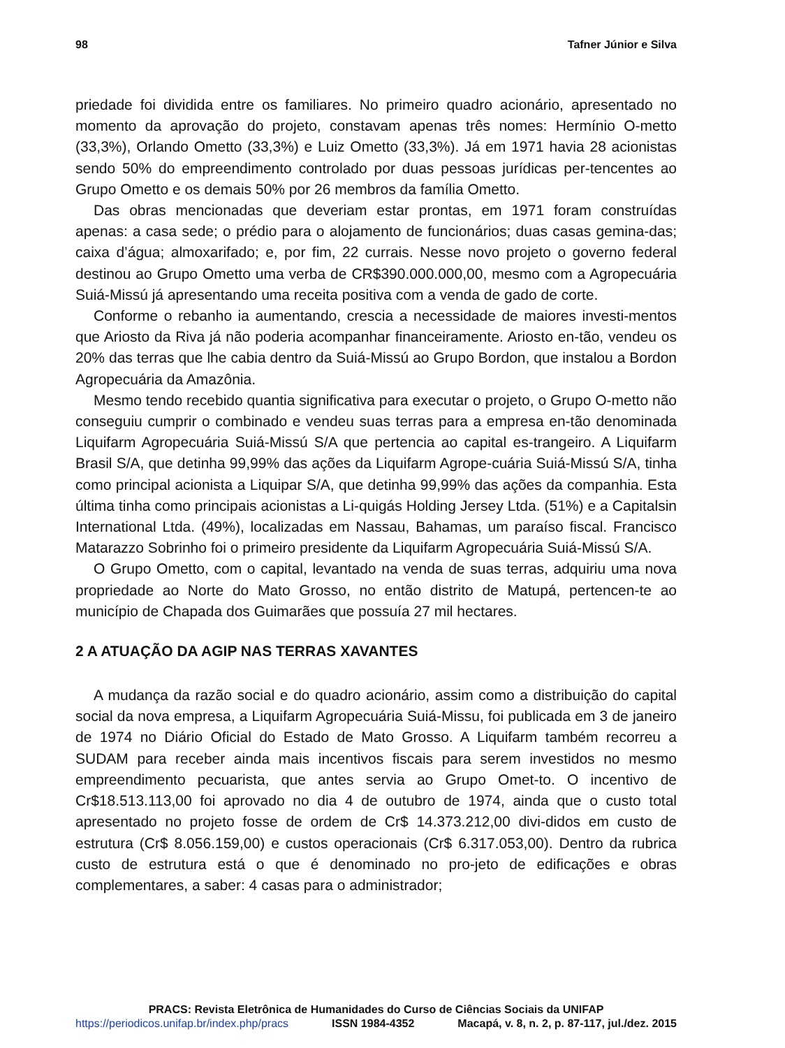98 Tafner Júnior e Silva
priedade foi dividida entre os familiares. No primeiro quadro acionário, apresentado no momento da aprovação do projeto, constavam apenas três nomes: Hermínio O-metto (33,3%), Orlando Ometto (33,3%) e Luiz Ometto (33,3%). Já em 1971 havia 28 acionistas sendo 50% do empreendimento controlado por duas pessoas jurídicas per-tencentes ao Grupo Ometto e os demais 50% por 26 membros da família Ometto.
Das obras mencionadas que deveriam estar prontas, em 1971 foram construídas apenas: a casa sede; o prédio para o alojamento de funcionários; duas casas gemina-das; caixa d’água; almoxarifado; e, por fim, 22 currais. Nesse novo projeto o governo federal destinou ao Grupo Ometto uma verba de CR$390.000.000,00, mesmo com a Agropecuária Suiá-Missú já apresentando uma receita positiva com a venda de gado de corte.
Conforme o rebanho ia aumentando, crescia a necessidade de maiores investi-mentos que Ariosto da Riva já não poderia acompanhar financeiramente. Ariosto en-tão, vendeu os 20% das terras que lhe cabia dentro da Suiá-Missú ao Grupo Bordon, que instalou a Bordon Agropecuária da Amazônia.
Mesmo tendo recebido quantia significativa para executar o projeto, o Grupo O-metto não conseguiu cumprir o combinado e vendeu suas terras para a empresa en-tão denominada Liquifarm Agropecuária Suiá-Missú S/A que pertencia ao capital es-trangeiro. A Liquifarm Brasil S/A, que detinha 99,99% das ações da Liquifarm Agrope-cuária Suiá-Missú S/A, tinha como principal acionista a Liquipar S/A, que detinha 99,99% das ações da companhia. Esta última tinha como principais acionistas a Li-quigás Holding Jersey Ltda. (51%) e a Capitalsin International Ltda. (49%), localizadas em Nassau, Bahamas, um paraíso fiscal. Francisco Matarazzo Sobrinho foi o primeiro presidente da Liquifarm Agropecuária Suiá-Missú S/A.
O Grupo Ometto, com o capital, levantado na venda de suas terras, adquiriu uma nova propriedade ao Norte do Mato Grosso, no então distrito de Matupá, pertencen-te ao município de Chapada dos Guimarães que possuía 27 mil hectares.
2 A ATUAÇÃO DA AGIP NAS TERRAS XAVANTES
A mudança da razão social e do quadro acionário, assim como a distribuição do capital social da nova empresa, a Liquifarm Agropecuária Suiá-Missu, foi publicada em 3 de janeiro de 1974 no Diário Oficial do Estado de Mato Grosso. A Liquifarm também recorreu a SUDAM para receber ainda mais incentivos fiscais para serem investidos no mesmo empreendimento pecuarista, que antes servia ao Grupo Omet-to. O incentivo de Cr$18.513.113,00 foi aprovado no dia 4 de outubro de 1974, ainda que o custo total apresentado no projeto fosse de ordem de Cr$ 14.373.212,00 divi-didos em custo de estrutura (Cr$ 8.056.159,00) e custos operacionais (Cr$ 6.317.053,00). Dentro da rubrica custo de estrutura está o que é denominado no pro-jeto de edificações e obras complementares, a saber: 4 casas para o administrador;
PRACS: Revista Eletrônica de Humanidades do Curso de Ciências Sociais da UNIFAP
https://periodicos.unifap.br/index.php/pracs ISSN 1984-4352 Macapá, v. 8, n. 2, p. 87-117, jul./dez. 2015